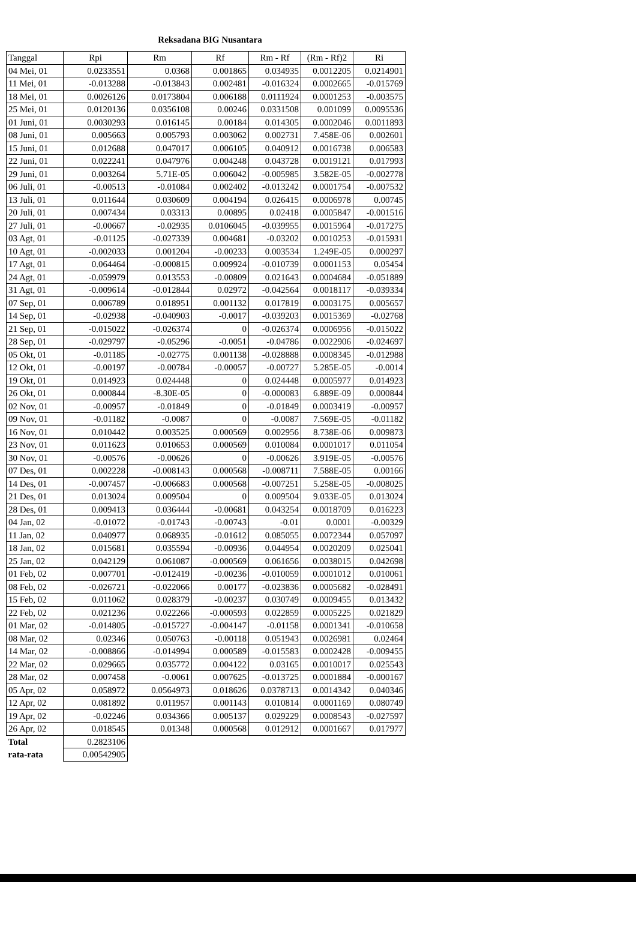Reksadana BIG Nusantara
| Tanggal | Rpi | Rm | Rf | Rm - Rf | (Rm - Rf)2 | Ri |
| --- | --- | --- | --- | --- | --- | --- |
| 04 Mei, 01 | 0.0233551 | 0.0368 | 0.001865 | 0.034935 | 0.0012205 | 0.0214901 |
| 11 Mei, 01 | -0.013288 | -0.013843 | 0.002481 | -0.016324 | 0.0002665 | -0.015769 |
| 18 Mei, 01 | 0.0026126 | 0.0173804 | 0.006188 | 0.0111924 | 0.0001253 | -0.003575 |
| 25 Mei, 01 | 0.0120136 | 0.0356108 | 0.00246 | 0.0331508 | 0.001099 | 0.0095536 |
| 01 Juni, 01 | 0.0030293 | 0.016145 | 0.00184 | 0.014305 | 0.0002046 | 0.0011893 |
| 08 Juni, 01 | 0.005663 | 0.005793 | 0.003062 | 0.002731 | 7.458E-06 | 0.002601 |
| 15 Juni, 01 | 0.012688 | 0.047017 | 0.006105 | 0.040912 | 0.0016738 | 0.006583 |
| 22 Juni, 01 | 0.022241 | 0.047976 | 0.004248 | 0.043728 | 0.0019121 | 0.017993 |
| 29 Juni, 01 | 0.003264 | 5.71E-05 | 0.006042 | -0.005985 | 3.582E-05 | -0.002778 |
| 06 Juli, 01 | -0.00513 | -0.01084 | 0.002402 | -0.013242 | 0.0001754 | -0.007532 |
| 13 Juli, 01 | 0.011644 | 0.030609 | 0.004194 | 0.026415 | 0.0006978 | 0.00745 |
| 20 Juli, 01 | 0.007434 | 0.03313 | 0.00895 | 0.02418 | 0.0005847 | -0.001516 |
| 27 Juli, 01 | -0.00667 | -0.02935 | 0.0106045 | -0.039955 | 0.0015964 | -0.017275 |
| 03 Agt, 01 | -0.01125 | -0.027339 | 0.004681 | -0.03202 | 0.0010253 | -0.015931 |
| 10 Agt, 01 | -0.002033 | 0.001204 | -0.00233 | 0.003534 | 1.249E-05 | 0.000297 |
| 17 Agt, 01 | 0.064464 | -0.000815 | 0.009924 | -0.010739 | 0.0001153 | 0.05454 |
| 24 Agt, 01 | -0.059979 | 0.013553 | -0.00809 | 0.021643 | 0.0004684 | -0.051889 |
| 31 Agt, 01 | -0.009614 | -0.012844 | 0.02972 | -0.042564 | 0.0018117 | -0.039334 |
| 07 Sep, 01 | 0.006789 | 0.018951 | 0.001132 | 0.017819 | 0.0003175 | 0.005657 |
| 14 Sep, 01 | -0.02938 | -0.040903 | -0.0017 | -0.039203 | 0.0015369 | -0.02768 |
| 21 Sep, 01 | -0.015022 | -0.026374 | 0 | -0.026374 | 0.0006956 | -0.015022 |
| 28 Sep, 01 | -0.029797 | -0.05296 | -0.0051 | -0.04786 | 0.0022906 | -0.024697 |
| 05 Okt, 01 | -0.01185 | -0.02775 | 0.001138 | -0.028888 | 0.0008345 | -0.012988 |
| 12 Okt, 01 | -0.00197 | -0.00784 | -0.00057 | -0.00727 | 5.285E-05 | -0.0014 |
| 19 Okt, 01 | 0.014923 | 0.024448 | 0 | 0.024448 | 0.0005977 | 0.014923 |
| 26 Okt, 01 | 0.000844 | -8.30E-05 | 0 | -0.000083 | 6.889E-09 | 0.000844 |
| 02 Nov, 01 | -0.00957 | -0.01849 | 0 | -0.01849 | 0.0003419 | -0.00957 |
| 09 Nov, 01 | -0.01182 | -0.0087 | 0 | -0.0087 | 7.569E-05 | -0.01182 |
| 16 Nov, 01 | 0.010442 | 0.003525 | 0.000569 | 0.002956 | 8.738E-06 | 0.009873 |
| 23 Nov, 01 | 0.011623 | 0.010653 | 0.000569 | 0.010084 | 0.0001017 | 0.011054 |
| 30 Nov, 01 | -0.00576 | -0.00626 | 0 | -0.00626 | 3.919E-05 | -0.00576 |
| 07 Des, 01 | 0.002228 | -0.008143 | 0.000568 | -0.008711 | 7.588E-05 | 0.00166 |
| 14 Des, 01 | -0.007457 | -0.006683 | 0.000568 | -0.007251 | 5.258E-05 | -0.008025 |
| 21 Des, 01 | 0.013024 | 0.009504 | 0 | 0.009504 | 9.033E-05 | 0.013024 |
| 28 Des, 01 | 0.009413 | 0.036444 | -0.00681 | 0.043254 | 0.0018709 | 0.016223 |
| 04 Jan, 02 | -0.01072 | -0.01743 | -0.00743 | -0.01 | 0.0001 | -0.00329 |
| 11 Jan, 02 | 0.040977 | 0.068935 | -0.01612 | 0.085055 | 0.0072344 | 0.057097 |
| 18 Jan, 02 | 0.015681 | 0.035594 | -0.00936 | 0.044954 | 0.0020209 | 0.025041 |
| 25 Jan, 02 | 0.042129 | 0.061087 | -0.000569 | 0.061656 | 0.0038015 | 0.042698 |
| 01 Feb, 02 | 0.007701 | -0.012419 | -0.00236 | -0.010059 | 0.0001012 | 0.010061 |
| 08 Feb, 02 | -0.026721 | -0.022066 | 0.00177 | -0.023836 | 0.0005682 | -0.028491 |
| 15 Feb, 02 | 0.011062 | 0.028379 | -0.00237 | 0.030749 | 0.0009455 | 0.013432 |
| 22 Feb, 02 | 0.021236 | 0.022266 | -0.000593 | 0.022859 | 0.0005225 | 0.021829 |
| 01 Mar, 02 | -0.014805 | -0.015727 | -0.004147 | -0.01158 | 0.0001341 | -0.010658 |
| 08 Mar, 02 | 0.02346 | 0.050763 | -0.00118 | 0.051943 | 0.0026981 | 0.02464 |
| 14 Mar, 02 | -0.008866 | -0.014994 | 0.000589 | -0.015583 | 0.0002428 | -0.009455 |
| 22 Mar, 02 | 0.029665 | 0.035772 | 0.004122 | 0.03165 | 0.0010017 | 0.025543 |
| 28 Mar, 02 | 0.007458 | -0.0061 | 0.007625 | -0.013725 | 0.0001884 | -0.000167 |
| 05 Apr, 02 | 0.058972 | 0.0564973 | 0.018626 | 0.0378713 | 0.0014342 | 0.040346 |
| 12 Apr, 02 | 0.081892 | 0.011957 | 0.001143 | 0.010814 | 0.0001169 | 0.080749 |
| 19 Apr, 02 | -0.02246 | 0.034366 | 0.005137 | 0.029229 | 0.0008543 | -0.027597 |
| 26 Apr, 02 | 0.018545 | 0.01348 | 0.000568 | 0.012912 | 0.0001667 | 0.017977 |
| Total | 0.2823106 | | | | | |
| rata-rata | 0.00542905 | | | | | |